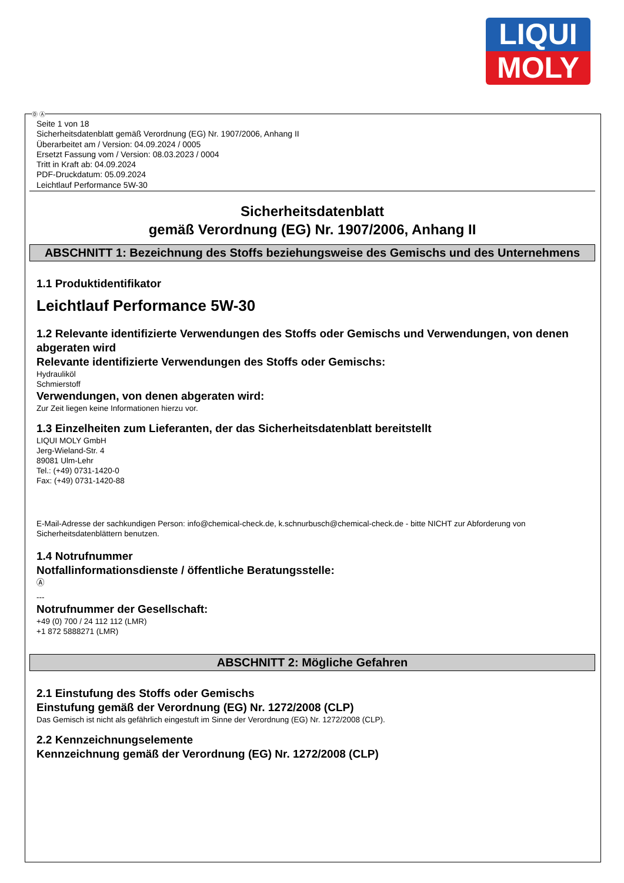LIQUI
MOLY
Ⓓ Ⓐ
Seite 1 von 18
Sicherheitsdatenblatt gemäß Verordnung (EG) Nr. 1907/2006, Anhang II
Überarbeitet am / Version: 04.09.2024 / 0005
Ersetzt Fassung vom / Version: 08.03.2023 / 0004
Tritt in Kraft ab: 04.09.2024
PDF-Druckdatum: 05.09.2024
Leichtlauf Performance 5W-30
Sicherheitsdatenblatt
gemäß Verordnung (EG) Nr. 1907/2006, Anhang II
ABSCHNITT 1: Bezeichnung des Stoffs beziehungsweise des Gemischs und des Unternehmens
1.1 Produktidentifikator
Leichtlauf Performance 5W-30
1.2 Relevante identifizierte Verwendungen des Stoffs oder Gemischs und Verwendungen, von denen abgeraten wird
Relevante identifizierte Verwendungen des Stoffs oder Gemischs:
Hydrauliköl
Schmierstoff
Verwendungen, von denen abgeraten wird:
Zur Zeit liegen keine Informationen hierzu vor.
1.3 Einzelheiten zum Lieferanten, der das Sicherheitsdatenblatt bereitstellt
LIQUI MOLY GmbH
Jerg-Wieland-Str. 4
89081 Ulm-Lehr
Tel.: (+49) 0731-1420-0
Fax: (+49) 0731-1420-88
E-Mail-Adresse der sachkundigen Person: info@chemical-check.de, k.schnurbusch@chemical-check.de - bitte NICHT zur Abforderung von Sicherheitsdatenblättern benutzen.
1.4 Notrufnummer
Notfallinformationsdienste / öffentliche Beratungsstelle:
Ⓐ
---
Notrufnummer der Gesellschaft:
+49 (0) 700 / 24 112 112 (LMR)
+1 872 5888271 (LMR)
ABSCHNITT 2: Mögliche Gefahren
2.1 Einstufung des Stoffs oder Gemischs
Einstufung gemäß der Verordnung (EG) Nr. 1272/2008 (CLP)
Das Gemisch ist nicht als gefährlich eingestuft im Sinne der Verordnung (EG) Nr. 1272/2008 (CLP).
2.2 Kennzeichnungselemente
Kennzeichnung gemäß der Verordnung (EG) Nr. 1272/2008 (CLP)